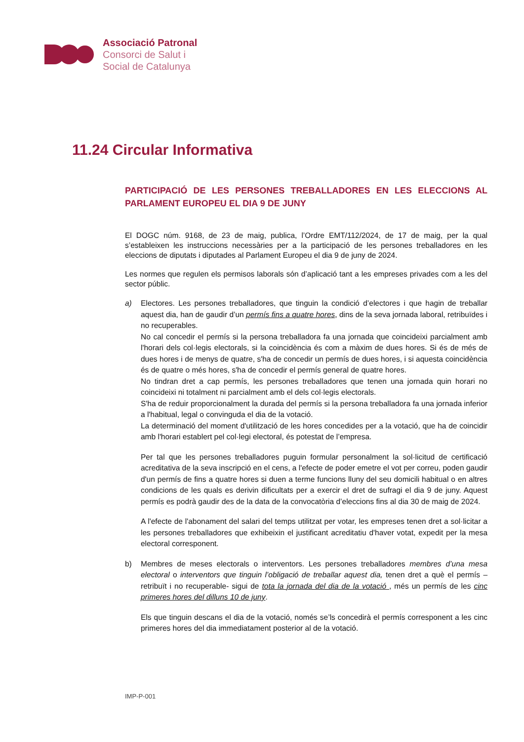Associació Patronal
Consorci de Salut i
Social de Catalunya
11.24 Circular Informativa
PARTICIPACIÓ DE LES PERSONES TREBALLADORES EN LES ELECCIONS AL PARLAMENT EUROPEU EL DIA 9 DE JUNY
El DOGC núm. 9168, de 23 de maig, publica, l’Ordre EMT/112/2024, de 17 de maig, per la qual s’estableixen les instruccions necessàries per a la participació de les persones treballadores en les eleccions de diputats i diputades al Parlament Europeu el dia 9 de juny de 2024.
Les normes que regulen els permisos laborals són d’aplicació tant a les empreses privades com a les del sector públic.
a) Electores. Les persones treballadores, que tinguin la condició d’electores i que hagin de treballar aquest dia, han de gaudir d’un permís fins a quatre hores, dins de la seva jornada laboral, retribuïdes i no recuperables.
No cal concedir el permís si la persona treballadora fa una jornada que coincideixi parcialment amb l'horari dels col·legis electorals, si la coincidència és com a màxim de dues hores. Si és de més de dues hores i de menys de quatre, s'ha de concedir un permís de dues hores, i si aquesta coincidència és de quatre o més hores, s'ha de concedir el permís general de quatre hores.
No tindran dret a cap permís, les persones treballadores que tenen una jornada quin horari no coincideixi ni totalment ni parcialment amb el dels col·legis electorals.
S'ha de reduir proporcionalment la durada del permís si la persona treballadora fa una jornada inferior a l'habitual, legal o convinguda el dia de la votació.
La determinació del moment d'utilització de les hores concedides per a la votació, que ha de coincidir amb l'horari establert pel col·legi electoral, és potestat de l’empresa.
Per tal que les persones treballadores puguin formular personalment la sol·licitud de certificació acreditativa de la seva inscripció en el cens, a l'efecte de poder emetre el vot per correu, poden gaudir d'un permís de fins a quatre hores si duen a terme funcions lluny del seu domicili habitual o en altres condicions de les quals es derivin dificultats per a exercir el dret de sufragi el dia 9 de juny. Aquest permís es podrà gaudir des de la data de la convocatòria d’eleccions fins al dia 30 de maig de 2024.
A l'efecte de l'abonament del salari del temps utilitzat per votar, les empreses tenen dret a sol·licitar a les persones treballadores que exhibeixin el justificant acreditatiu d'haver votat, expedit per la mesa electoral corresponent.
b) Membres de meses electorals o interventors. Les persones treballadores membres d’una mesa electoral o interventors que tinguin l’obligació de treballar aquest dia, tenen dret a què el permís –retribuït i no recuperable- sigui de tota la jornada del dia de la votació , més un permís de les cinc primeres hores del dilluns 10 de juny.
Els que tinguin descans el dia de la votació, només se’ls concedirà el permís corresponent a les cinc primeres hores del dia immediatament posterior al de la votació.
IMP-P-001